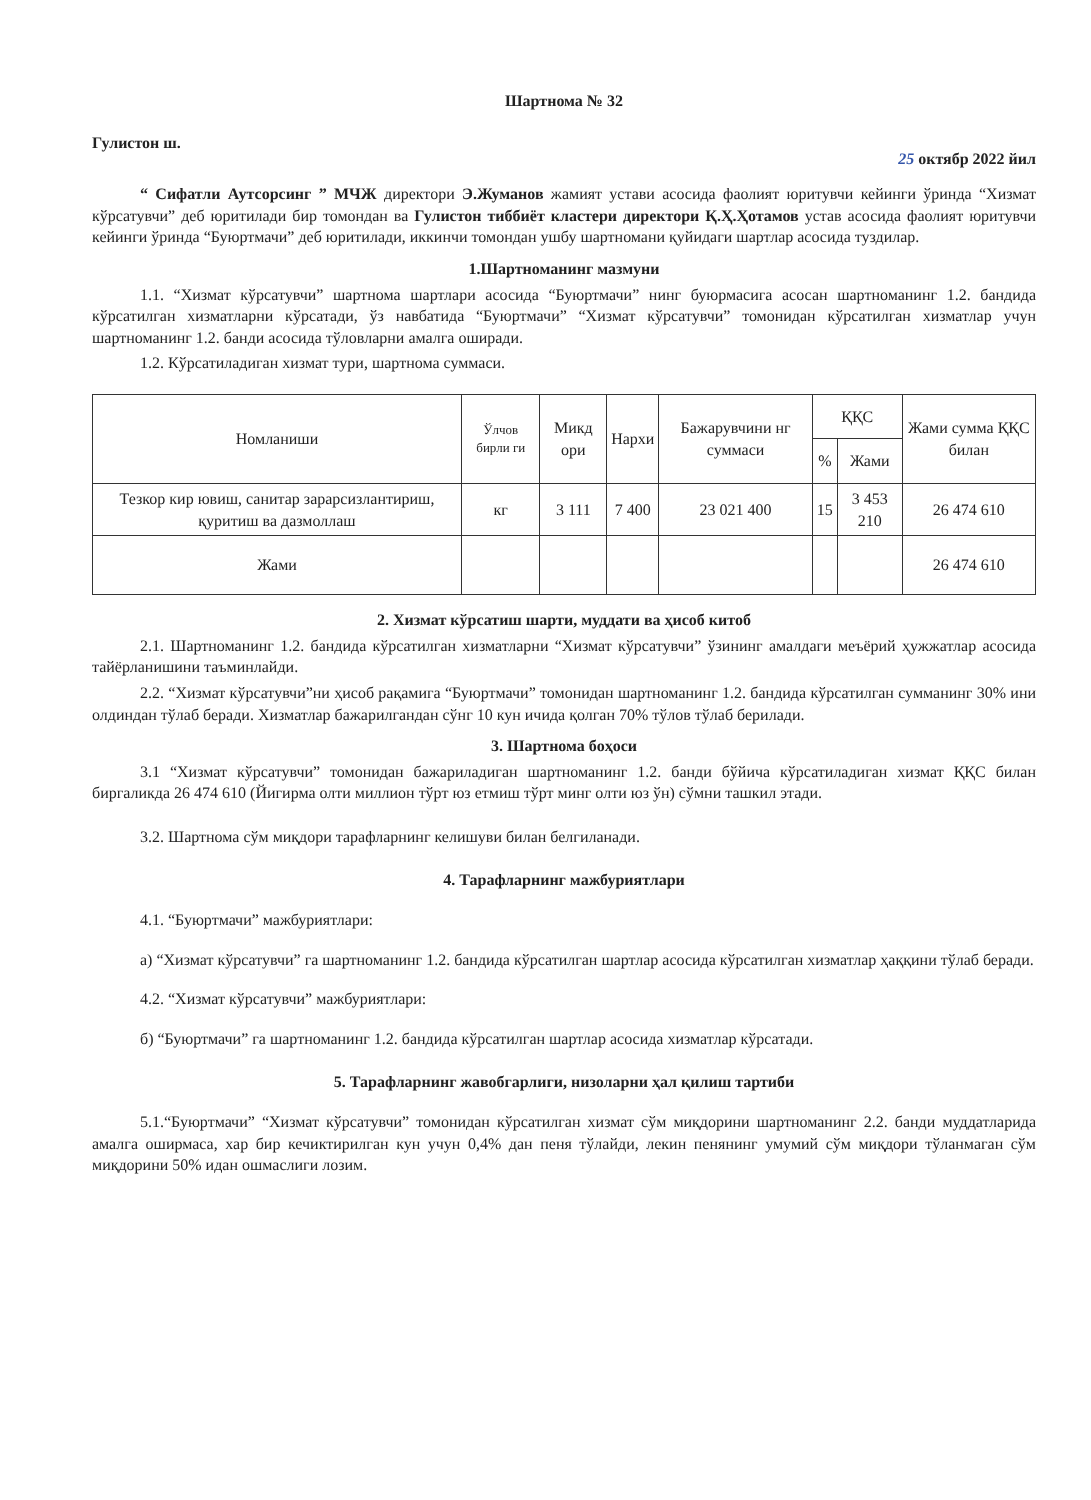Шартнома № 32
Гулистон ш. 25 октябр 2022 йил
“ Сифатли Аутсорсинг ” МЧЖ директори Э.Жуманов жамият устави асосида фаолият юритувчи кейинги ўринда “Хизмат кўрсатувчи” деб юритилади бир томондан ва Гулистон тиббиёт кластери директори Қ.Ҳ.Ҳотамов устав асосида фаолият юритувчи кейинги ўринда “Буюртмачи” деб юритилади, иккинчи томондан ушбу шартномани қуйидаги шартлар асосида туздилар.
1.Шартноманинг мазмуни
1.1. “Хизмат кўрсатувчи” шартнома шартлари асосида “Буюртмачи” нинг буюрмасига асосан шартноманинг 1.2. бандида кўрсатилган хизматларни кўрсатади, ўз навбатида “Буюртмачи” “Хизмат кўрсатувчи” томонидан кўрсатилган хизматлар учун шартноманинг 1.2. банди асосида тўловларни амалга оширади.
1.2. Кўрсатиладиган хизмат тури, шартнома суммаси.
| Номланиши | Ўлчов бирли ги | Микд ори | Нархи | Бажарувчини нг суммаси | ҚҚС | | Жами сумма ҚҚС билан |
| --- | --- | --- | --- | --- | --- | --- | --- |
| | | | | | % | Жами | |
| Тезкор кир ювиш, санитар зарарсизлантириш, қуритиш ва дазмоллаш | кг | 3 111 | 7 400 | 23 021 400 | 15 | 3 453 210 | 26 474 610 |
| Жами | | | | | | | 26 474 610 |
2. Хизмат кўрсатиш шарти, муддати ва ҳисоб китоб
2.1. Шартноманинг 1.2. бандида кўрсатилган хизматларни “Хизмат кўрсатувчи” ўзининг амалдаги меъёрий ҳужжатлар асосида тайёрланишини таъминлайди.
2.2. “Хизмат кўрсатувчи”ни ҳисоб рақамига “Буюртмачи” томонидан шартноманинг 1.2. бандида кўрсатилган сумманинг 30% ини олдиндан тўлаб беради. Хизматлар бажарилгандан сўнг 10 кун ичида қолган 70% тўлов тўлаб берилади.
3. Шартнома боҳоси
3.1 “Хизмат кўрсатувчи” томонидан бажариладиган шартноманинг 1.2. банди бўйича кўрсатиладиган хизмат ҚҚС билан биргаликда 26 474 610 (Йигирма олти миллион тўрт юз етмиш тўрт минг олти юз ўн) сўмни ташкил этади.
3.2. Шартнома сўм миқдори тарафларнинг келишуви билан белгиланади.
4. Тарафларнинг мажбуриятлари
4.1. “Буюртмачи” мажбуриятлари:
а) “Хизмат кўрсатувчи” га шартноманинг 1.2. бандида кўрсатилган шартлар асосида кўрсатилган хизматлар ҳаққини тўлаб беради.
4.2. “Хизмат кўрсатувчи” мажбуриятлари:
б) “Буюртмачи” га шартноманинг 1.2. бандида кўрсатилган шартлар асосида хизматлар кўрсатади.
5. Тарафларнинг жавобгарлиги, низоларни ҳал қилиш тартиби
5.1.“Буюртмачи” “Хизмат кўрсатувчи” томонидан кўрсатилган хизмат сўм миқдорини шартноманинг 2.2. банди муддатларида амалга оширмаса, хар бир кечиктирилган кун учун 0,4% дан пеня тўлайди, лекин пенянинг умумий сўм миқдори тўланмаган сўм миқдорини 50% идан ошмаслиги лозим.